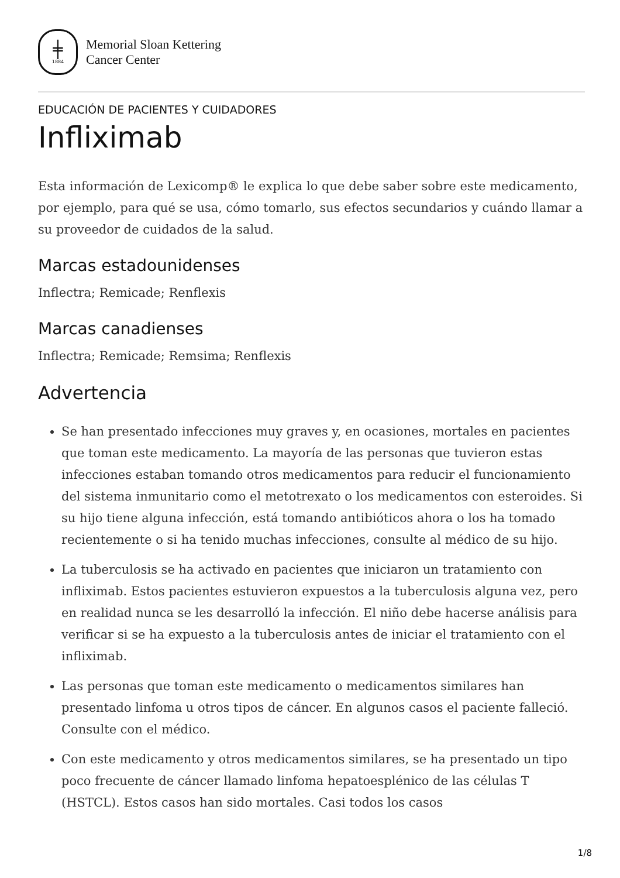╪
1884
Memorial Sloan Kettering
Cancer Center
EDUCACIÓN DE PACIENTES Y CUIDADORES
Infliximab
Esta información de Lexicomp® le explica lo que debe saber sobre este medicamento, por ejemplo, para qué se usa, cómo tomarlo, sus efectos secundarios y cuándo llamar a su proveedor de cuidados de la salud.
Marcas estadounidenses
Inflectra; Remicade; Renflexis
Marcas canadienses
Inflectra; Remicade; Remsima; Renflexis
Advertencia
Se han presentado infecciones muy graves y, en ocasiones, mortales en pacientes que toman este medicamento. La mayoría de las personas que tuvieron estas infecciones estaban tomando otros medicamentos para reducir el funcionamiento del sistema inmunitario como el metotrexato o los medicamentos con esteroides. Si su hijo tiene alguna infección, está tomando antibióticos ahora o los ha tomado recientemente o si ha tenido muchas infecciones, consulte al médico de su hijo.
La tuberculosis se ha activado en pacientes que iniciaron un tratamiento con infliximab. Estos pacientes estuvieron expuestos a la tuberculosis alguna vez, pero en realidad nunca se les desarrolló la infección. El niño debe hacerse análisis para verificar si se ha expuesto a la tuberculosis antes de iniciar el tratamiento con el infliximab.
Las personas que toman este medicamento o medicamentos similares han presentado linfoma u otros tipos de cáncer. En algunos casos el paciente falleció. Consulte con el médico.
Con este medicamento y otros medicamentos similares, se ha presentado un tipo poco frecuente de cáncer llamado linfoma hepatoesplénico de las células T (HSTCL). Estos casos han sido mortales. Casi todos los casos
1/8